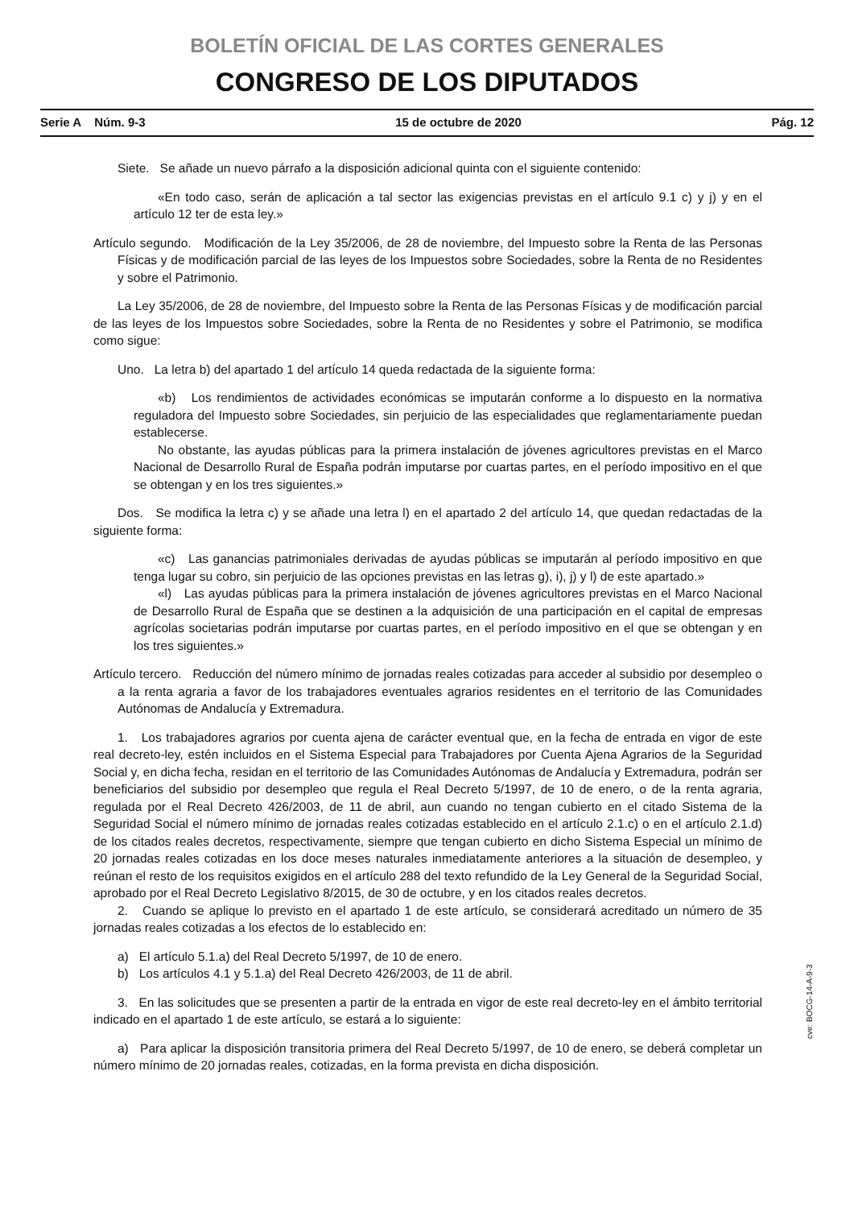BOLETÍN OFICIAL DE LAS CORTES GENERALES
CONGRESO DE LOS DIPUTADOS
Serie A Núm. 9-3 15 de octubre de 2020 Pág. 12
Siete. Se añade un nuevo párrafo a la disposición adicional quinta con el siguiente contenido:
«En todo caso, serán de aplicación a tal sector las exigencias previstas en el artículo 9.1 c) y j) y en el artículo 12 ter de esta ley.»
Artículo segundo. Modificación de la Ley 35/2006, de 28 de noviembre, del Impuesto sobre la Renta de las Personas Físicas y de modificación parcial de las leyes de los Impuestos sobre Sociedades, sobre la Renta de no Residentes y sobre el Patrimonio.
La Ley 35/2006, de 28 de noviembre, del Impuesto sobre la Renta de las Personas Físicas y de modificación parcial de las leyes de los Impuestos sobre Sociedades, sobre la Renta de no Residentes y sobre el Patrimonio, se modifica como sigue:
Uno. La letra b) del apartado 1 del artículo 14 queda redactada de la siguiente forma:
«b) Los rendimientos de actividades económicas se imputarán conforme a lo dispuesto en la normativa reguladora del Impuesto sobre Sociedades, sin perjuicio de las especialidades que reglamentariamente puedan establecerse.
No obstante, las ayudas públicas para la primera instalación de jóvenes agricultores previstas en el Marco Nacional de Desarrollo Rural de España podrán imputarse por cuartas partes, en el período impositivo en el que se obtengan y en los tres siguientes.»
Dos. Se modifica la letra c) y se añade una letra l) en el apartado 2 del artículo 14, que quedan redactadas de la siguiente forma:
«c) Las ganancias patrimoniales derivadas de ayudas públicas se imputarán al período impositivo en que tenga lugar su cobro, sin perjuicio de las opciones previstas en las letras g), i), j) y l) de este apartado.»
«l) Las ayudas públicas para la primera instalación de jóvenes agricultores previstas en el Marco Nacional de Desarrollo Rural de España que se destinen a la adquisición de una participación en el capital de empresas agrícolas societarias podrán imputarse por cuartas partes, en el período impositivo en el que se obtengan y en los tres siguientes.»
Artículo tercero. Reducción del número mínimo de jornadas reales cotizadas para acceder al subsidio por desempleo o a la renta agraria a favor de los trabajadores eventuales agrarios residentes en el territorio de las Comunidades Autónomas de Andalucía y Extremadura.
1. Los trabajadores agrarios por cuenta ajena de carácter eventual que, en la fecha de entrada en vigor de este real decreto-ley, estén incluidos en el Sistema Especial para Trabajadores por Cuenta Ajena Agrarios de la Seguridad Social y, en dicha fecha, residan en el territorio de las Comunidades Autónomas de Andalucía y Extremadura, podrán ser beneficiarios del subsidio por desempleo que regula el Real Decreto 5/1997, de 10 de enero, o de la renta agraria, regulada por el Real Decreto 426/2003, de 11 de abril, aun cuando no tengan cubierto en el citado Sistema de la Seguridad Social el número mínimo de jornadas reales cotizadas establecido en el artículo 2.1.c) o en el artículo 2.1.d) de los citados reales decretos, respectivamente, siempre que tengan cubierto en dicho Sistema Especial un mínimo de 20 jornadas reales cotizadas en los doce meses naturales inmediatamente anteriores a la situación de desempleo, y reúnan el resto de los requisitos exigidos en el artículo 288 del texto refundido de la Ley General de la Seguridad Social, aprobado por el Real Decreto Legislativo 8/2015, de 30 de octubre, y en los citados reales decretos.
2. Cuando se aplique lo previsto en el apartado 1 de este artículo, se considerará acreditado un número de 35 jornadas reales cotizadas a los efectos de lo establecido en:
a) El artículo 5.1.a) del Real Decreto 5/1997, de 10 de enero.
b) Los artículos 4.1 y 5.1.a) del Real Decreto 426/2003, de 11 de abril.
3. En las solicitudes que se presenten a partir de la entrada en vigor de este real decreto-ley en el ámbito territorial indicado en el apartado 1 de este artículo, se estará a lo siguiente:
a) Para aplicar la disposición transitoria primera del Real Decreto 5/1997, de 10 de enero, se deberá completar un número mínimo de 20 jornadas reales, cotizadas, en la forma prevista en dicha disposición.
cve: BOCG-14-A-9-3